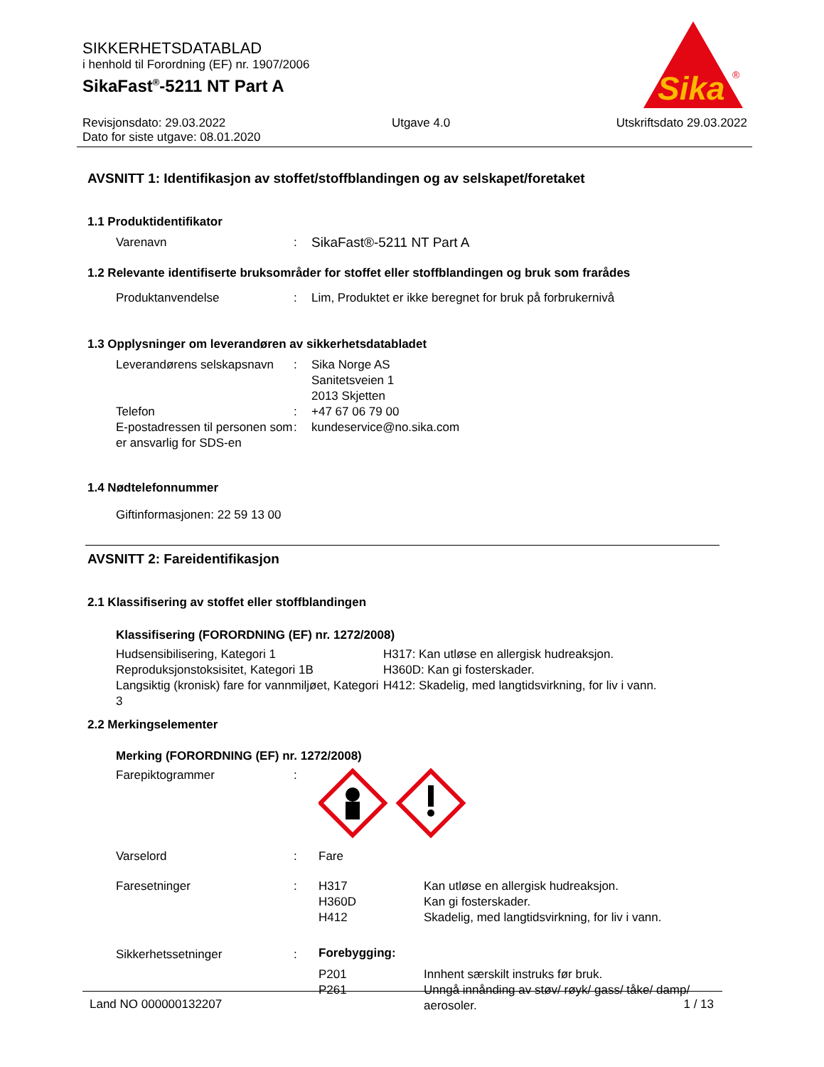SIKKERHETSDATABLAD
i henhold til Forordning (EF) nr. 1907/2006
SikaFast<sup>®</sup>-5211 NT Part A
Sika
®
Revisjonsdato: 29.03.2022 Utgave 4.0 Utskriftsdato 29.03.2022
Dato for siste utgave: 08.01.2020
AVSNITT 1: Identifikasjon av stoffet/stoffblandingen og av selskapet/foretaket
1.1 Produktidentifikator
Varenavn: SikaFast®-5211 NT Part A
1.2 Relevante identifiserte bruksområder for stoffet eller stoffblandingen og bruk som frarådes
Produktanvendelse: Lim, Produktet er ikke beregnet for bruk på forbrukernivå
1.3 Opplysninger om leverandøren av sikkerhetsdatabladet
Leverandørens selskapsnavn: Sika Norge AS
Sanitetsveien 1
2013 Skjetten Telefon: +47 67 06 79 00 E-postadressen til personen som er ansvarlig for SDS-en: kundeservice@no.sika.com
1.4 Nødtelefonnummer
Giftinformasjonen: 22 59 13 00
AVSNITT 2: Fareidentifikasjon
2.1 Klassifisering av stoffet eller stoffblandingen
Klassifisering (FORORDNING (EF) nr. 1272/2008)
Hudsensibilisering, Kategori 1 H317: Kan utløse en allergisk hudreaksjon. Reproduksjonstoksisitet, Kategori 1B H360D: Kan gi fosterskader. Langsiktig (kronisk) fare for vannmiljøet, Kategori 3 H412: Skadelig, med langtidsvirkning, for liv i vann.
2.2 Merkingselementer
Merking (FORORDNING (EF) nr. 1272/2008)
Farepiktogrammer: Varselord: Fare Faresetninger: H317
H360D
H412 Kan utløse en allergisk hudreaksjon.
Kan gi fosterskader.
Skadelig, med langtidsvirkning, for liv i vann. Sikkerhetssetninger: Forebygging: P201
P261 Innhent særskilt instruks før bruk.
Unngå innånding av støv/ røyk/ gass/ tåke/ damp/ aerosoler.
Land NO 000000132207 1 / 13